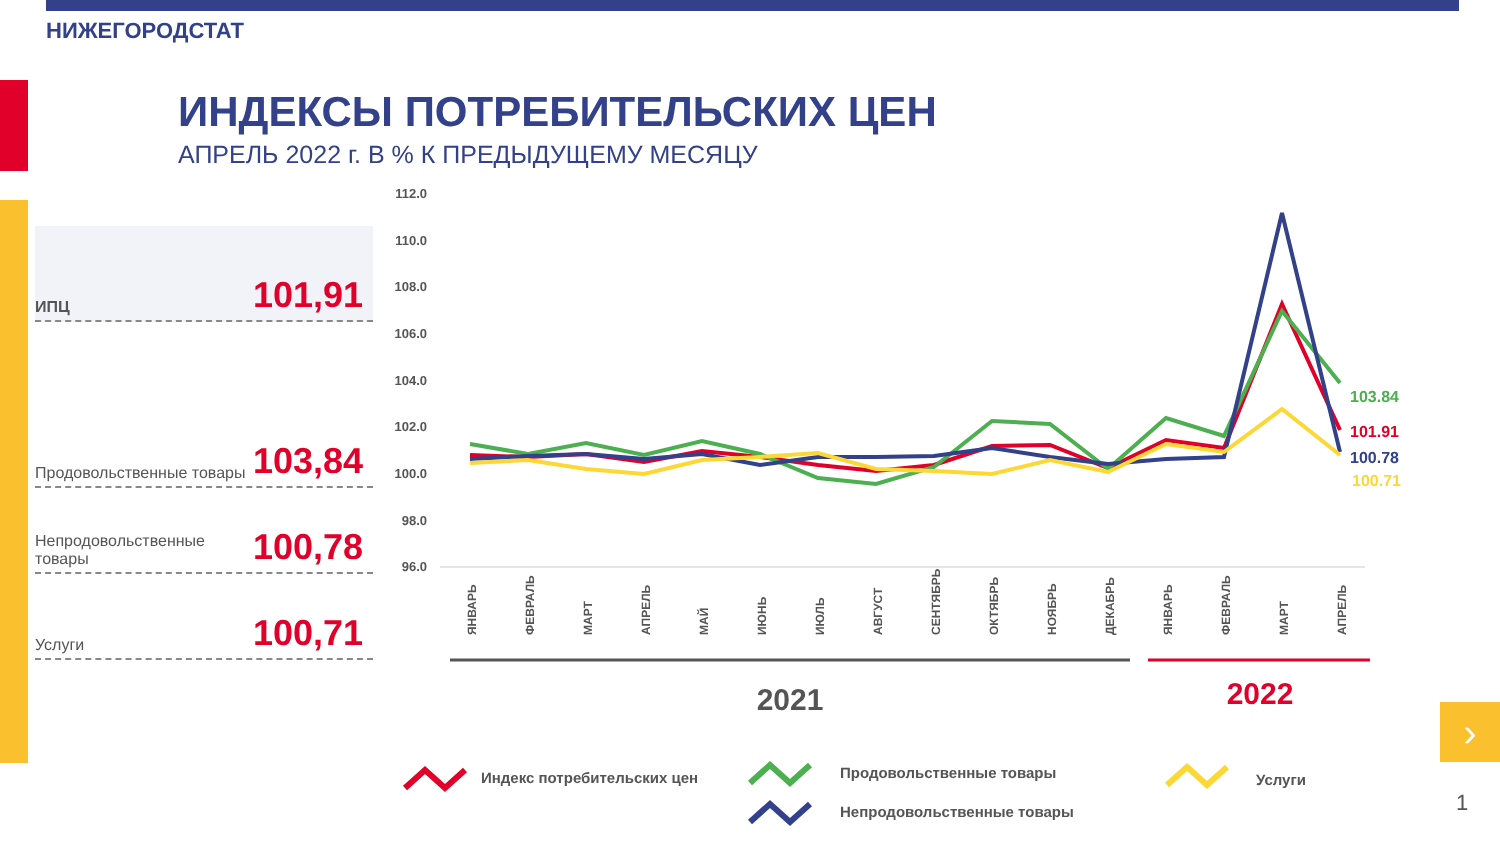НИЖЕГОРОДСТАТ
ИНДЕКСЫ ПОТРЕБИТЕЛЬСКИХ ЦЕН
АПРЕЛЬ 2022 г. В % К ПРЕДЫДУЩЕМУ МЕСЯЦУ
ИПЦ 101,91
Продовольственные товары 103,84
Непродовольственные товары 100,78
Услуги 100,71
112.0
110.0
108.0
106.0
104.0
102.0
100.0
98.0
96.0
103.84
101.91
100.78
100.71
ЯНВАРЬ
ФЕВРАЛЬ
МАРТ
АПРЕЛЬ
МАЙ
ИЮНЬ
ИЮЛЬ
АВГУСТ
СЕНТЯБРЬ
ОКТЯБРЬ
НОЯБРЬ
ДЕКАБРЬ
ЯНВАРЬ
ФЕВРАЛЬ
МАРТ
АПРЕЛЬ
2021
2022
Индекс потребительских цен
Продовольственные товары
Непродовольственные товары
Услуги
›
1